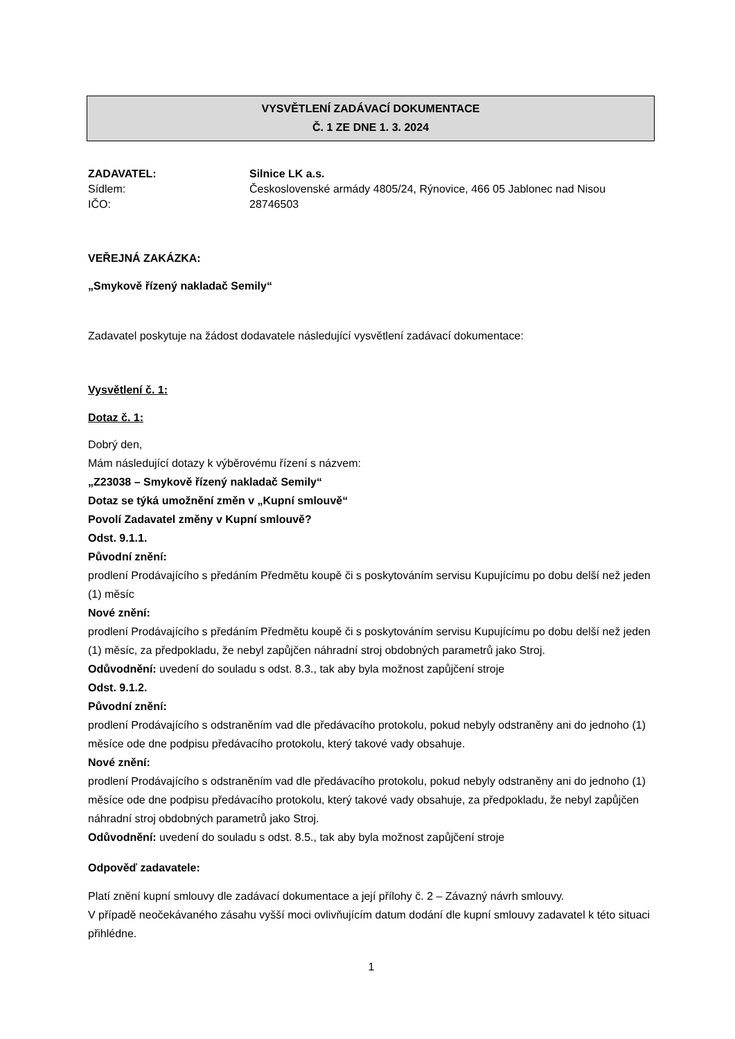VYSVĚTLENÍ ZADÁVACÍ DOKUMENTACE
Č. 1 ZE DNE 1. 3. 2024
ZADAVATEL: Silnice LK a.s.
Sídlem: Československé armády 4805/24, Rýnovice, 466 05 Jablonec nad Nisou
IČO: 28746503
VEŘEJNÁ ZAKÁZKA:
„Smykově řízený nakladač Semily“
Zadavatel poskytuje na žádost dodavatele následující vysvětlení zadávací dokumentace:
Vysvětlení č. 1:
Dotaz č. 1:
Dobrý den,
Mám následující dotazy k výběrovému řízení s názvem:
„Z23038 – Smykově řízený nakladač Semily“
Dotaz se týká umožnění změn v „Kupní smlouvě“
Povolí Zadavatel změny v Kupní smlouvě?
Odst. 9.1.1.
Původní znění:
prodlení Prodávajícího s předáním Předmětu koupě či s poskytováním servisu Kupujícímu po dobu delší než jeden (1) měsíc
Nové znění:
prodlení Prodávajícího s předáním Předmětu koupě či s poskytováním servisu Kupujícímu po dobu delší než jeden (1) měsíc, za předpokladu, že nebyl zapůjčen náhradní stroj obdobných parametrů jako Stroj.
Odůvodnění: uvedení do souladu s odst. 8.3., tak aby byla možnost zapůjčení stroje
Odst. 9.1.2.
Původní znění:
prodlení Prodávajícího s odstraněním vad dle předávacího protokolu, pokud nebyly odstraněny ani do jednoho (1) měsíce ode dne podpisu předávacího protokolu, který takové vady obsahuje.
Nové znění:
prodlení Prodávajícího s odstraněním vad dle předávacího protokolu, pokud nebyly odstraněny ani do jednoho (1) měsíce ode dne podpisu předávacího protokolu, který takové vady obsahuje, za předpokladu, že nebyl zapůjčen náhradní stroj obdobných parametrů jako Stroj.
Odůvodnění: uvedení do souladu s odst. 8.5., tak aby byla možnost zapůjčení stroje
Odpověď zadavatele:
Platí znění kupní smlouvy dle zadávací dokumentace a její přílohy č. 2 – Závazný návrh smlouvy.
V případě neočekávaného zásahu vyšší moci ovlivňujícím datum dodání dle kupní smlouvy zadavatel k této situaci přihlédne.
1